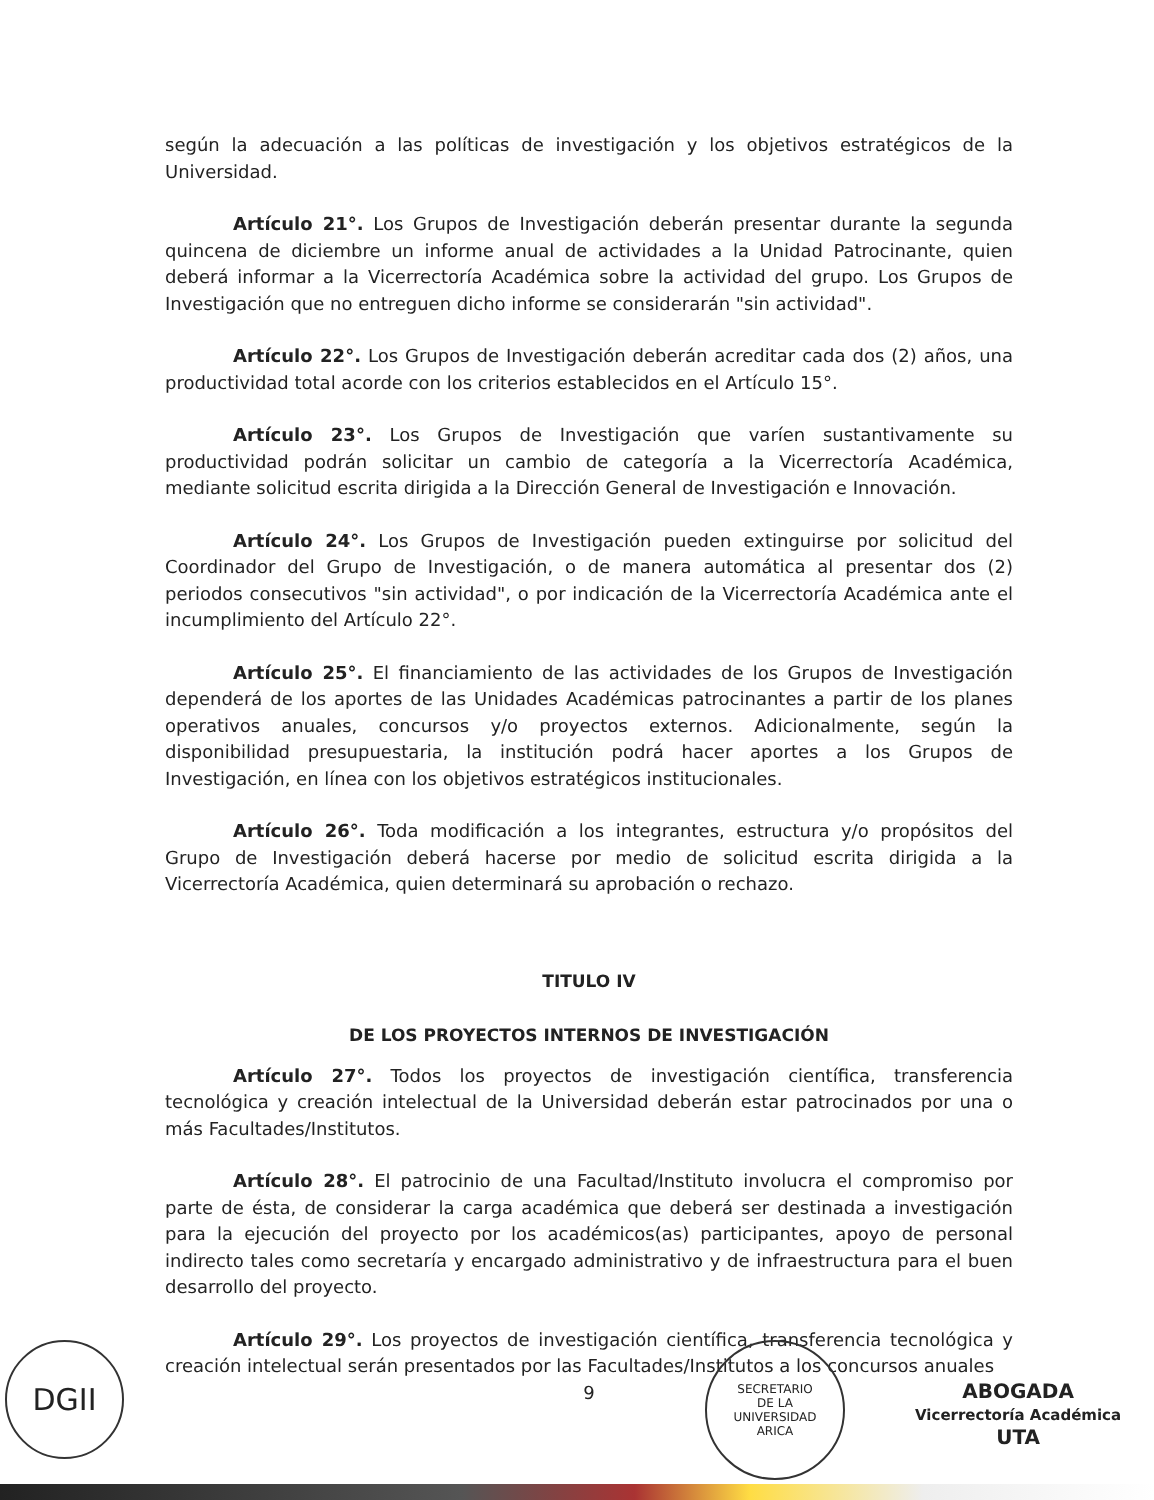según la adecuación a las políticas de investigación y los objetivos estratégicos de la Universidad.
Artículo 21°. Los Grupos de Investigación deberán presentar durante la segunda quincena de diciembre un informe anual de actividades a la Unidad Patrocinante, quien deberá informar a la Vicerrectoría Académica sobre la actividad del grupo. Los Grupos de Investigación que no entreguen dicho informe se considerarán "sin actividad".
Artículo 22°. Los Grupos de Investigación deberán acreditar cada dos (2) años, una productividad total acorde con los criterios establecidos en el Artículo 15°.
Artículo 23°. Los Grupos de Investigación que varíen sustantivamente su productividad podrán solicitar un cambio de categoría a la Vicerrectoría Académica, mediante solicitud escrita dirigida a la Dirección General de Investigación e Innovación.
Artículo 24°. Los Grupos de Investigación pueden extinguirse por solicitud del Coordinador del Grupo de Investigación, o de manera automática al presentar dos (2) periodos consecutivos "sin actividad", o por indicación de la Vicerrectoría Académica ante el incumplimiento del Artículo 22°.
Artículo 25°. El financiamiento de las actividades de los Grupos de Investigación dependerá de los aportes de las Unidades Académicas patrocinantes a partir de los planes operativos anuales, concursos y/o proyectos externos. Adicionalmente, según la disponibilidad presupuestaria, la institución podrá hacer aportes a los Grupos de Investigación, en línea con los objetivos estratégicos institucionales.
Artículo 26°. Toda modificación a los integrantes, estructura y/o propósitos del Grupo de Investigación deberá hacerse por medio de solicitud escrita dirigida a la Vicerrectoría Académica, quien determinará su aprobación o rechazo.
TITULO IV
DE LOS PROYECTOS INTERNOS DE INVESTIGACIÓN
Artículo 27°. Todos los proyectos de investigación científica, transferencia tecnológica y creación intelectual de la Universidad deberán estar patrocinados por una o más Facultades/Institutos.
Artículo 28°. El patrocinio de una Facultad/Instituto involucra el compromiso por parte de ésta, de considerar la carga académica que deberá ser destinada a investigación para la ejecución del proyecto por los académicos(as) participantes, apoyo de personal indirecto tales como secretaría y encargado administrativo y de infraestructura para el buen desarrollo del proyecto.
Artículo 29°. Los proyectos de investigación científica, transferencia tecnológica y creación intelectual serán presentados por las Facultades/Institutos a los concursos anuales
9
DGII
SECRETARIO
DE LA
UNIVERSIDAD
ARICA
ABOGADA
Vicerrectoría Académica
UTA